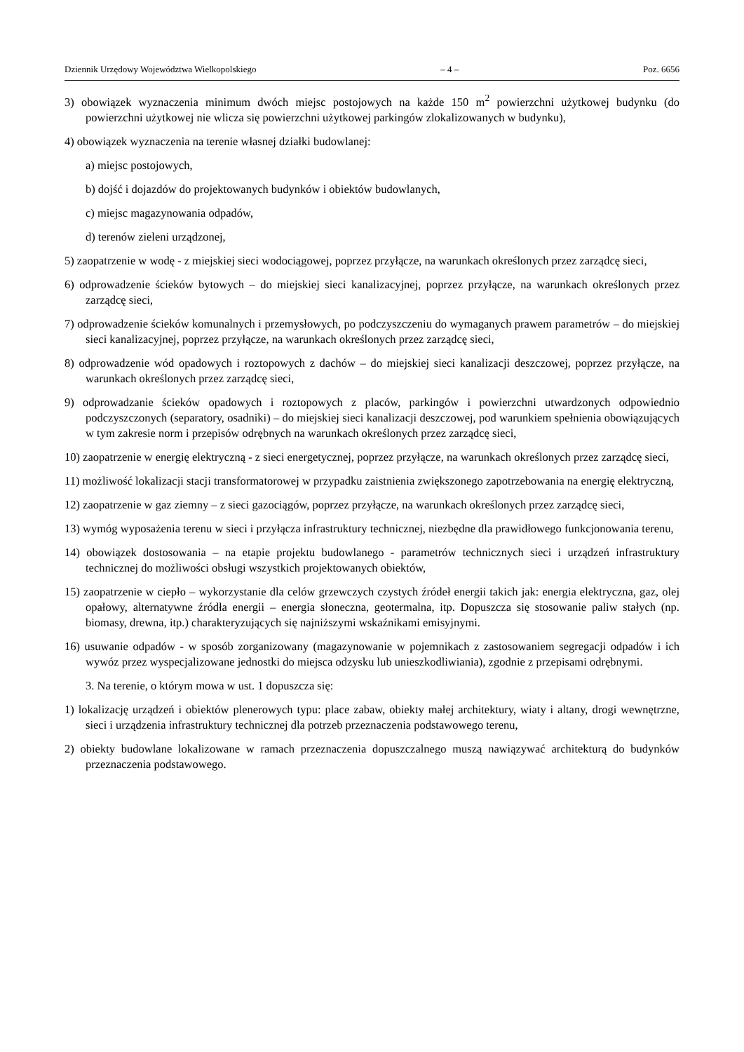Dziennik Urzędowy Województwa Wielkopolskiego – 4 – Poz. 6656
3) obowiązek wyznaczenia minimum dwóch miejsc postojowych na każde 150 m<sup>2</sup> powierzchni użytkowej budynku (do powierzchni użytkowej nie wlicza się powierzchni użytkowej parkingów zlokalizowanych w budynku),
4) obowiązek wyznaczenia na terenie własnej działki budowlanej:
a) miejsc postojowych,
b) dojść i dojazdów do projektowanych budynków i obiektów budowlanych,
c) miejsc magazynowania odpadów,
d) terenów zieleni urządzonej,
5) zaopatrzenie w wodę - z miejskiej sieci wodociągowej, poprzez przyłącze, na warunkach określonych przez zarządcę sieci,
6) odprowadzenie ścieków bytowych – do miejskiej sieci kanalizacyjnej, poprzez przyłącze, na warunkach określonych przez zarządcę sieci,
7) odprowadzenie ścieków komunalnych i przemysłowych, po podczyszczeniu do wymaganych prawem parametrów – do miejskiej sieci kanalizacyjnej, poprzez przyłącze, na warunkach określonych przez zarządcę sieci,
8) odprowadzenie wód opadowych i roztopowych z dachów – do miejskiej sieci kanalizacji deszczowej, poprzez przyłącze, na warunkach określonych przez zarządcę sieci,
9) odprowadzanie ścieków opadowych i roztopowych z placów, parkingów i powierzchni utwardzonych odpowiednio podczyszczonych (separatory, osadniki) – do miejskiej sieci kanalizacji deszczowej, pod warunkiem spełnienia obowiązujących w tym zakresie norm i przepisów odrębnych na warunkach określonych przez zarządcę sieci,
10) zaopatrzenie w energię elektryczną - z sieci energetycznej, poprzez przyłącze, na warunkach określonych przez zarządcę sieci,
11) możliwość lokalizacji stacji transformatorowej w przypadku zaistnienia zwiększonego zapotrzebowania na energię elektryczną,
12) zaopatrzenie w gaz ziemny – z sieci gazociągów, poprzez przyłącze, na warunkach określonych przez zarządcę sieci,
13) wymóg wyposażenia terenu w sieci i przyłącza infrastruktury technicznej, niezbędne dla prawidłowego funkcjonowania terenu,
14) obowiązek dostosowania – na etapie projektu budowlanego - parametrów technicznych sieci i urządzeń infrastruktury technicznej do możliwości obsługi wszystkich projektowanych obiektów,
15) zaopatrzenie w ciepło – wykorzystanie dla celów grzewczych czystych źródeł energii takich jak: energia elektryczna, gaz, olej opałowy, alternatywne źródła energii – energia słoneczna, geotermalna, itp. Dopuszcza się stosowanie paliw stałych (np. biomasy, drewna, itp.) charakteryzujących się najniższymi wskaźnikami emisyjnymi.
16) usuwanie odpadów - w sposób zorganizowany (magazynowanie w pojemnikach z zastosowaniem segregacji odpadów i ich wywóz przez wyspecjalizowane jednostki do miejsca odzysku lub unieszkodliwiania), zgodnie z przepisami odrębnymi.
3. Na terenie, o którym mowa w ust. 1 dopuszcza się:
1) lokalizację urządzeń i obiektów plenerowych typu: place zabaw, obiekty małej architektury, wiaty i altany, drogi wewnętrzne, sieci i urządzenia infrastruktury technicznej dla potrzeb przeznaczenia podstawowego terenu,
2) obiekty budowlane lokalizowane w ramach przeznaczenia dopuszczalnego muszą nawiązywać architekturą do budynków przeznaczenia podstawowego.